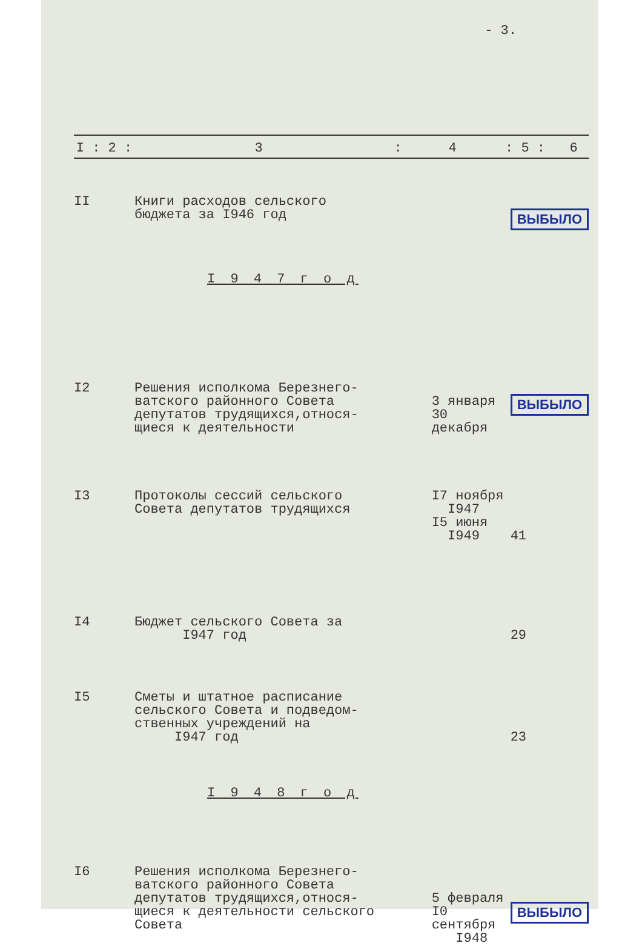- 3.
| I : 2 : | 3 | : | 4 | : 5 : | 6 |
| --- | --- | --- | --- | --- | --- |
| II | Книги расходов сельского бюджета за I946 год | | ВЫБЫЛО | |
| I 9 4 7 г о д | | | | |
| I2 | Решения исполкома Березнего- ватского районного Совета депутатов трудящихся,относя- щиеся к деятельности | 3 января 30 декабря | ВЫБЫЛО | |
| I3 | Протоколы сессий сельского Совета депутатов трудящихся | I7 ноября I947 I5 июня I949 | 41 | |
| I4 | Бюджет сельского Совета за I947 год | | 29 | |
| I5 | Сметы и штатное расписание сельского Совета и подведом- ственных учреждений на I947 год | | 23 | |
| I 9 4 8 г о д | | | | |
| I6 | Решения исполкома Березнего- ватского районного Совета депутатов трудящихся,относя- щиеся к деятельности сельского Совета | 5 февраля I0 сентября I948 | ВЫБЫЛО | |